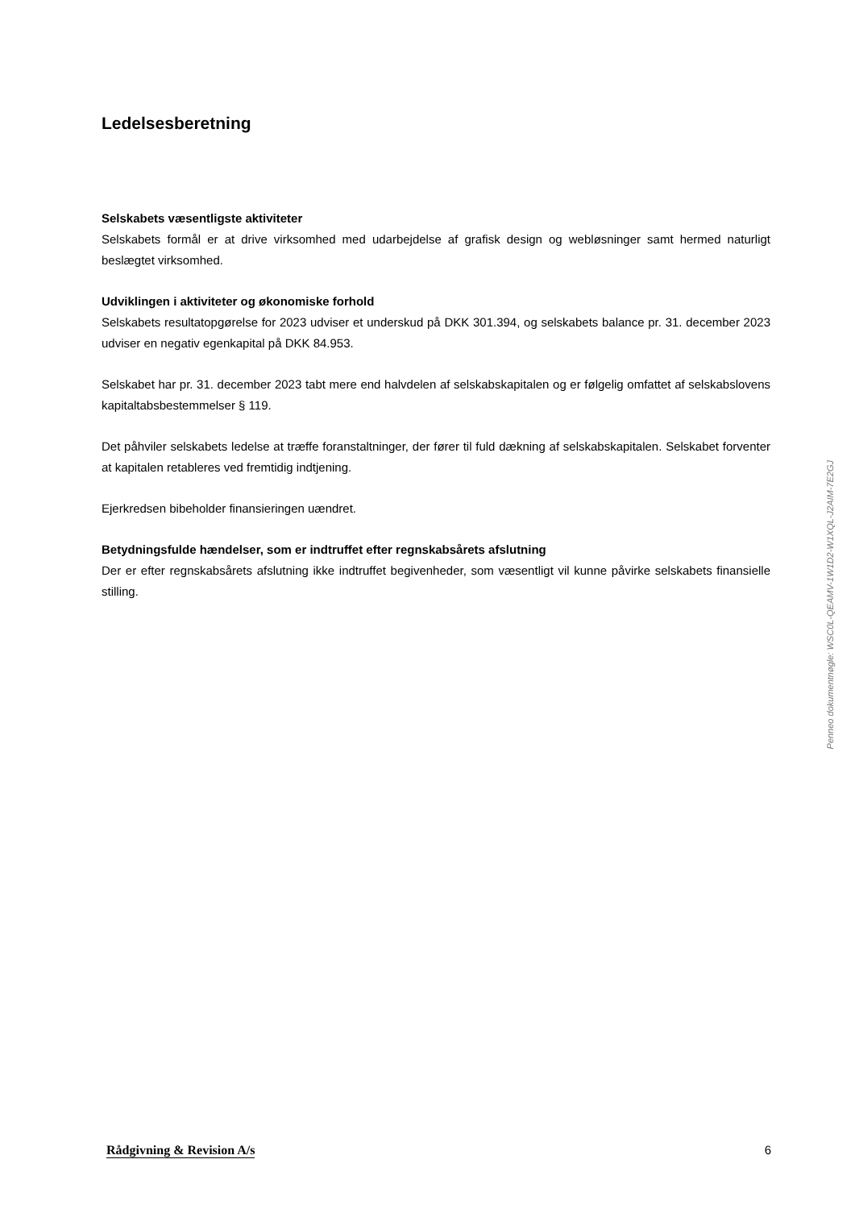Ledelsesberetning
Selskabets væsentligste aktiviteter
Selskabets formål er at drive virksomhed med udarbejdelse af grafisk design og webløsninger samt hermed naturligt beslægtet virksomhed.
Udviklingen i aktiviteter og økonomiske forhold
Selskabets resultatopgørelse for 2023 udviser et underskud på DKK 301.394, og selskabets balance pr. 31. december 2023 udviser en negativ egenkapital på DKK 84.953.
Selskabet har pr. 31. december 2023 tabt mere end halvdelen af selskabskapitalen og er følgelig omfattet af selskabslovens kapitaltabsbestemmelser § 119.
Det påhviler selskabets ledelse at træffe foranstaltninger, der fører til fuld dækning af selskabskapitalen. Selskabet forventer at kapitalen retableres ved fremtidig indtjening.
Ejerkredsen bibeholder finansieringen uændret.
Betydningsfulde hændelser, som er indtruffet efter regnskabsårets afslutning
Der er efter regnskabsårets afslutning ikke indtruffet begivenheder, som væsentligt vil kunne påvirke selskabets finansielle stilling.
Penneo dokumentnøgle: WSC0L-QEAMV-1W1D2-W1XQL-J2AIM-7E2GJ
Rådgivning & Revision A/s 6